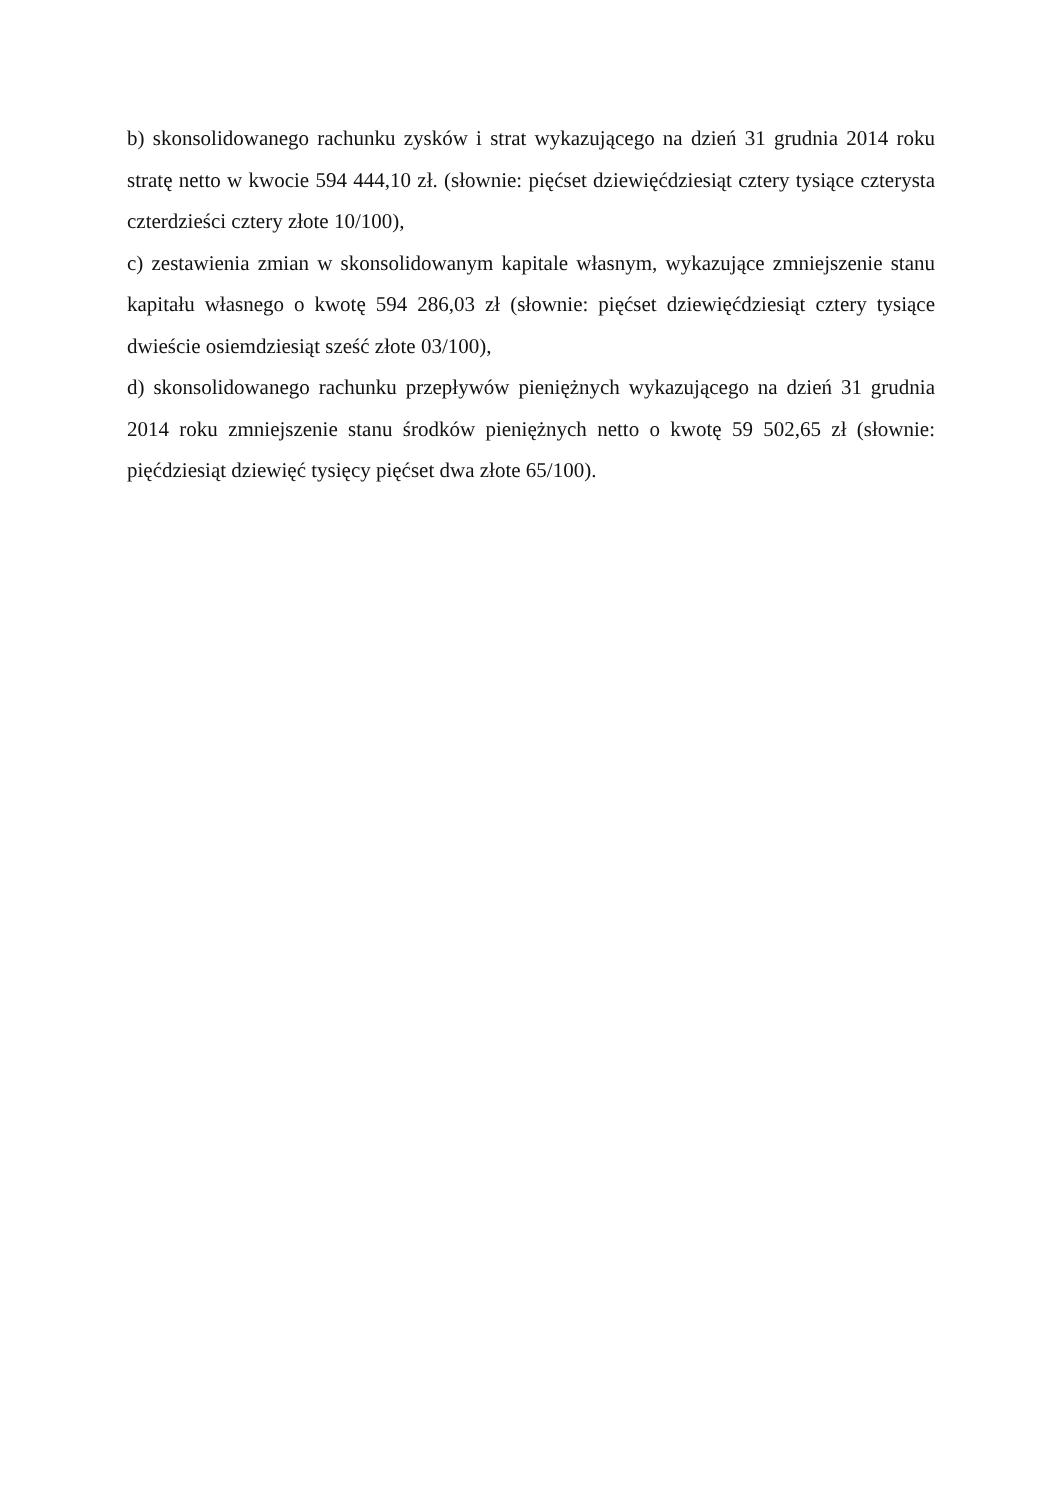b) skonsolidowanego rachunku zysków i strat wykazującego na dzień 31 grudnia 2014 roku stratę netto w kwocie 594 444,10 zł. (słownie: pięćset dziewięćdziesiąt cztery tysiące czterysta czterdzieści cztery złote 10/100),
c) zestawienia zmian w skonsolidowanym kapitale własnym, wykazujące zmniejszenie stanu kapitału własnego o kwotę 594 286,03 zł (słownie: pięćset dziewięćdziesiąt cztery tysiące dwieście osiemdziesiąt sześć złote 03/100),
d) skonsolidowanego rachunku przepływów pieniężnych wykazującego na dzień 31 grudnia 2014 roku zmniejszenie stanu środków pieniężnych netto o kwotę 59 502,65 zł (słownie: pięćdziesiąt dziewięć tysięcy pięćset dwa złote 65/100).